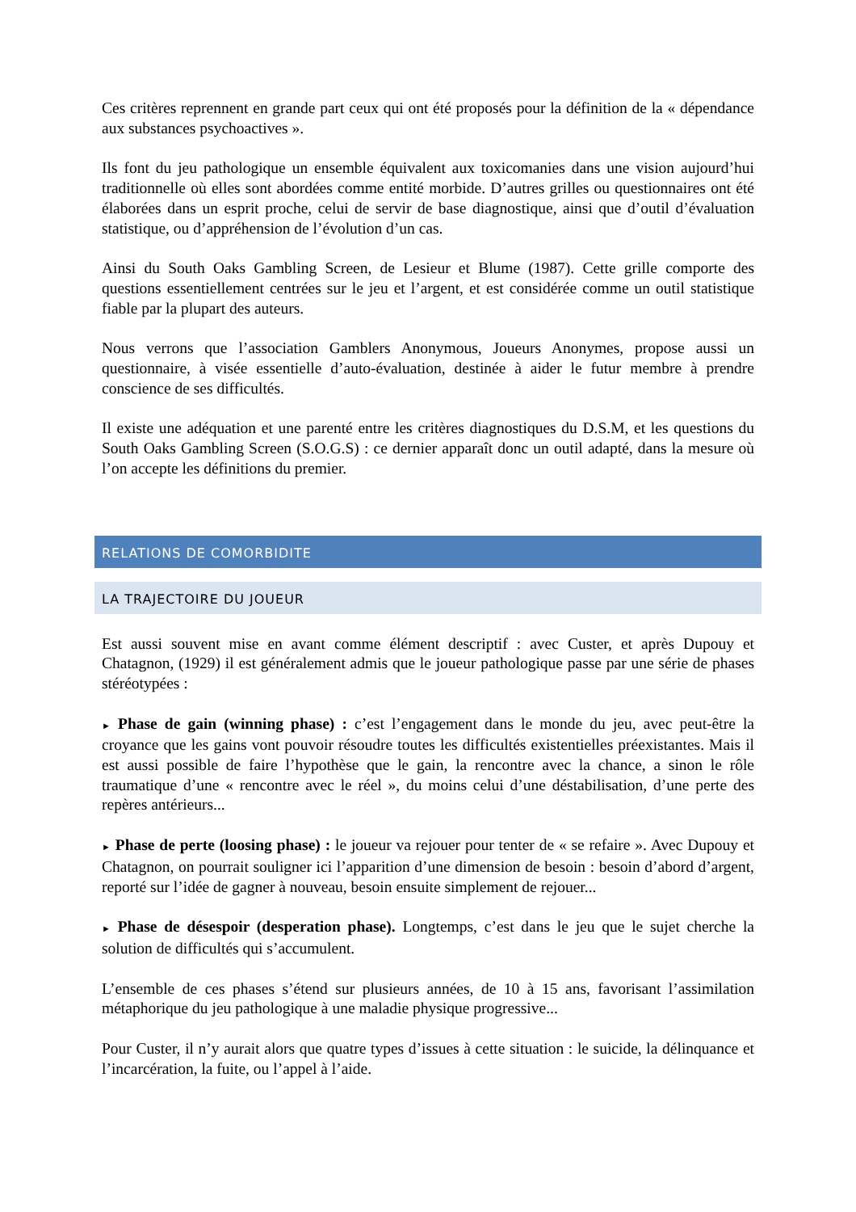Ces critères reprennent en grande part ceux qui ont été proposés pour la définition de la « dépendance aux substances psychoactives ».
Ils font du jeu pathologique un ensemble équivalent aux toxicomanies dans une vision aujourd’hui traditionnelle où elles sont abordées comme entité morbide. D’autres grilles ou questionnaires ont été élaborées dans un esprit proche, celui de servir de base diagnostique, ainsi que d’outil d’évaluation statistique, ou d’appréhension de l’évolution d’un cas.
Ainsi du South Oaks Gambling Screen, de Lesieur et Blume (1987). Cette grille comporte des questions essentiellement centrées sur le jeu et l’argent, et est considérée comme un outil statistique fiable par la plupart des auteurs.
Nous verrons que l’association Gamblers Anonymous, Joueurs Anonymes, propose aussi un questionnaire, à visée essentielle d’auto-évaluation, destinée à aider le futur membre à prendre conscience de ses difficultés.
Il existe une adéquation et une parenté entre les critères diagnostiques du D.S.M, et les questions du South Oaks Gambling Screen (S.O.G.S) : ce dernier apparaît donc un outil adapté, dans la mesure où l’on accepte les définitions du premier.
RELATIONS DE COMORBIDITE
LA TRAJECTOIRE DU JOUEUR
Est aussi souvent mise en avant comme élément descriptif : avec Custer, et après Dupouy et Chatagnon, (1929) il est généralement admis que le joueur pathologique passe par une série de phases stéréotypées :
► Phase de gain (winning phase) : c’est l’engagement dans le monde du jeu, avec peut-être la croyance que les gains vont pouvoir résoudre toutes les difficultés existentielles préexistantes. Mais il est aussi possible de faire l’hypothèse que le gain, la rencontre avec la chance, a sinon le rôle traumatique d’une « rencontre avec le réel », du moins celui d’une déstabilisation, d’une perte des repères antérieurs...
► Phase de perte (loosing phase) : le joueur va rejouer pour tenter de « se refaire ». Avec Dupouy et Chatagnon, on pourrait souligner ici l’apparition d’une dimension de besoin : besoin d’abord d’argent, reporté sur l’idée de gagner à nouveau, besoin ensuite simplement de rejouer...
► Phase de désespoir (desperation phase). Longtemps, c’est dans le jeu que le sujet cherche la solution de difficultés qui s’accumulent.
L’ensemble de ces phases s’étend sur plusieurs années, de 10 à 15 ans, favorisant l’assimilation métaphorique du jeu pathologique à une maladie physique progressive...
Pour Custer, il n’y aurait alors que quatre types d’issues à cette situation : le suicide, la délinquance et l’incarcération, la fuite, ou l’appel à l’aide.